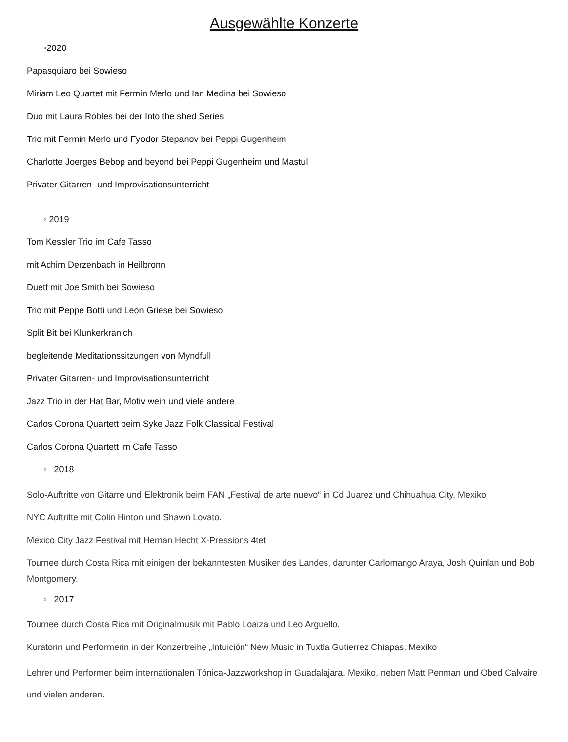Ausgewählte Konzerte
◦2020
Papasquiaro bei Sowieso
Miriam Leo Quartet mit Fermin Merlo und Ian Medina bei Sowieso
Duo mit Laura Robles bei der Into the shed Series
Trio mit Fermin Merlo und Fyodor Stepanov bei Peppi Gugenheim
Charlotte Joerges Bebop and beyond bei Peppi Gugenheim und Mastul
Privater Gitarren- und Improvisationsunterricht
◦ 2019
Tom Kessler Trio im Cafe Tasso
mit Achim Derzenbach in Heilbronn
Duett mit Joe Smith bei Sowieso
Trio mit Peppe Botti und Leon Griese bei Sowieso
Split Bit bei Klunkerkranich
begleitende Meditationssitzungen von Myndfull
Privater Gitarren- und Improvisationsunterricht
Jazz Trio in der Hat Bar, Motiv wein und viele andere
Carlos Corona Quartett beim Syke Jazz Folk Classical Festival
Carlos Corona Quartett im Cafe Tasso
◦ 2018
Solo-Auftritte von Gitarre und Elektronik beim FAN „Festival de arte nuevo“ in Cd Juarez und Chihuahua City, Mexiko
NYC Auftritte mit Colin Hinton und Shawn Lovato.
Mexico City Jazz Festival mit Hernan Hecht X-Pressions 4tet
Tournee durch Costa Rica mit einigen der bekanntesten Musiker des Landes, darunter Carlomango Araya, Josh Quinlan und Bob Montgomery.
◦ 2017
Tournee durch Costa Rica mit Originalmusik mit Pablo Loaiza und Leo Arguello.
Kuratorin und Performerin in der Konzertreihe „Intuición“ New Music in Tuxtla Gutierrez Chiapas, Mexiko
Lehrer und Performer beim internationalen Tónica-Jazzworkshop in Guadalajara, Mexiko, neben Matt Penman und Obed Calvaire und vielen anderen.